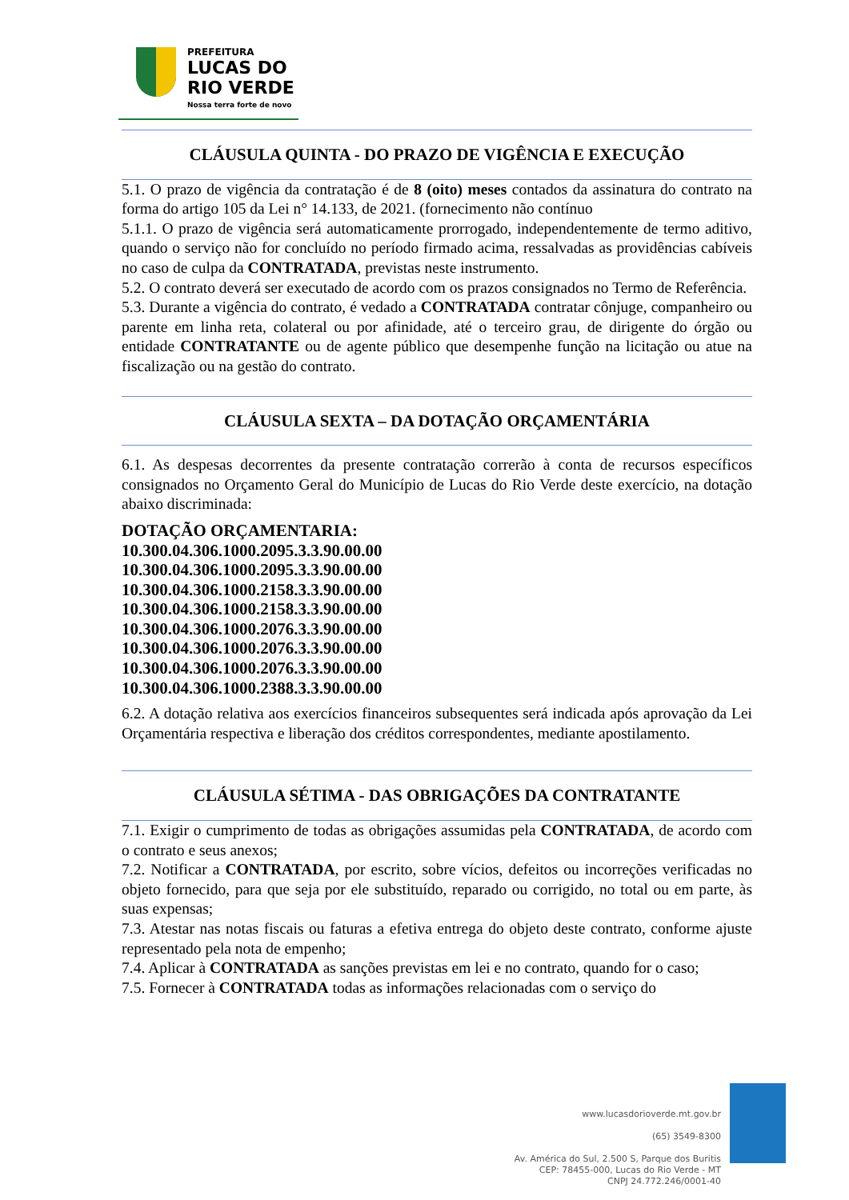PREFEITURA
LUCAS DO
RIO VERDE
Nossa terra forte de novo
CLÁUSULA QUINTA - DO PRAZO DE VIGÊNCIA E EXECUÇÃO
5.1. O prazo de vigência da contratação é de 8 (oito) meses contados da assinatura do contrato na forma do artigo 105 da Lei n° 14.133, de 2021. (fornecimento não contínuo
5.1.1. O prazo de vigência será automaticamente prorrogado, independentemente de termo aditivo, quando o serviço não for concluído no período firmado acima, ressalvadas as providências cabíveis no caso de culpa da CONTRATADA, previstas neste instrumento.
5.2. O contrato deverá ser executado de acordo com os prazos consignados no Termo de Referência.
5.3. Durante a vigência do contrato, é vedado a CONTRATADA contratar cônjuge, companheiro ou parente em linha reta, colateral ou por afinidade, até o terceiro grau, de dirigente do órgão ou entidade CONTRATANTE ou de agente público que desempenhe função na licitação ou atue na fiscalização ou na gestão do contrato.
CLÁUSULA SEXTA – DA DOTAÇÃO ORÇAMENTÁRIA
6.1. As despesas decorrentes da presente contratação correrão à conta de recursos específicos consignados no Orçamento Geral do Município de Lucas do Rio Verde deste exercício, na dotação abaixo discriminada:
DOTAÇÃO ORÇAMENTARIA:
10.300.04.306.1000.2095.3.3.90.00.00
10.300.04.306.1000.2095.3.3.90.00.00
10.300.04.306.1000.2158.3.3.90.00.00
10.300.04.306.1000.2158.3.3.90.00.00
10.300.04.306.1000.2076.3.3.90.00.00
10.300.04.306.1000.2076.3.3.90.00.00
10.300.04.306.1000.2076.3.3.90.00.00
10.300.04.306.1000.2388.3.3.90.00.00
6.2. A dotação relativa aos exercícios financeiros subsequentes será indicada após aprovação da Lei Orçamentária respectiva e liberação dos créditos correspondentes, mediante apostilamento.
CLÁUSULA SÉTIMA - DAS OBRIGAÇÕES DA CONTRATANTE
7.1. Exigir o cumprimento de todas as obrigações assumidas pela CONTRATADA, de acordo com o contrato e seus anexos;
7.2. Notificar a CONTRATADA, por escrito, sobre vícios, defeitos ou incorreções verificadas no objeto fornecido, para que seja por ele substituído, reparado ou corrigido, no total ou em parte, às suas expensas;
7.3. Atestar nas notas fiscais ou faturas a efetiva entrega do objeto deste contrato, conforme ajuste representado pela nota de empenho;
7.4. Aplicar à CONTRATADA as sanções previstas em lei e no contrato, quando for o caso;
7.5. Fornecer à CONTRATADA todas as informações relacionadas com o serviço do
www.lucasdorioverde.mt.gov.br
(65) 3549-8300
Av. América do Sul, 2.500 S, Parque dos Buritis
CEP: 78455-000, Lucas do Rio Verde - MT
CNPJ 24.772.246/0001-40